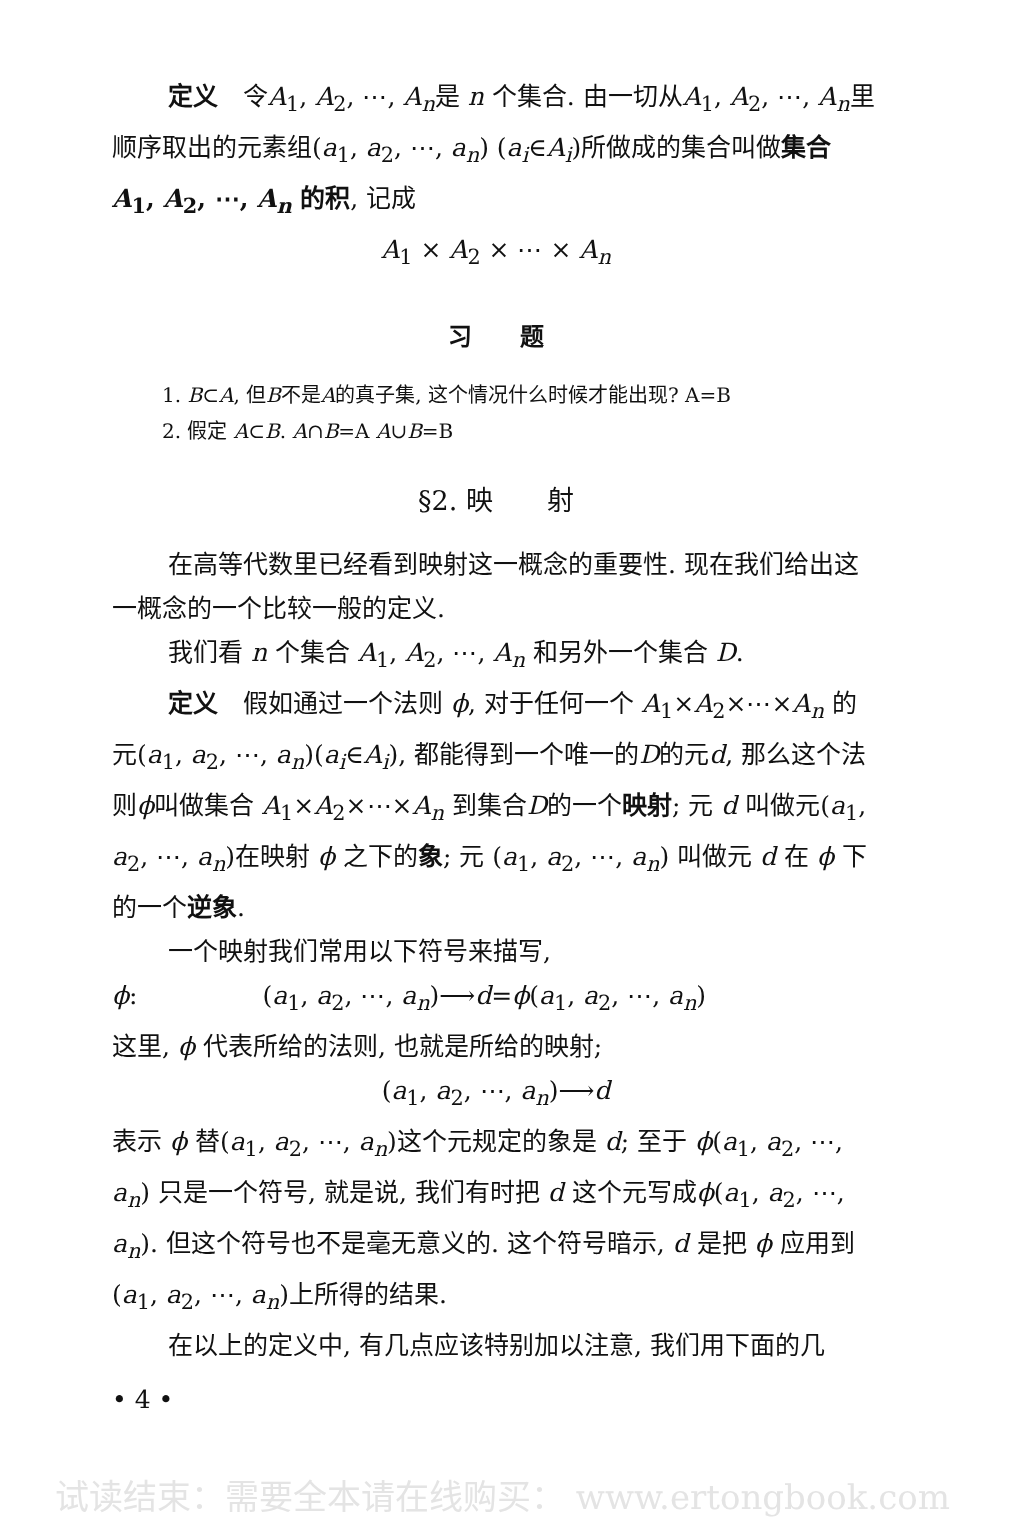定义　令A<sub>1</sub>, A<sub>2</sub>, ⋯, A<sub>n</sub>是 n 个集合. 由一切从A<sub>1</sub>, A<sub>2</sub>, ⋯, A<sub>n</sub>里顺序取出的元素组(a<sub>1</sub>, a<sub>2</sub>, ⋯, a<sub>n</sub>) (a<sub>i</sub>∈A<sub>i</sub>)所做成的集合叫做集合 A<sub>1</sub>, A<sub>2</sub>, ⋯, A<sub>n</sub> 的积, 记成
A<sub>1</sub> × A<sub>2</sub> × ⋯ × A<sub>n</sub>
习　　题
1. B⊂A, 但B不是A的真子集, 这个情况什么时候才能出现? A=B
2. 假定 A⊂B. A∩B=A A∪B=B
§2. 映　　射
在高等代数里已经看到映射这一概念的重要性. 现在我们给出这一概念的一个比较一般的定义.
我们看 n 个集合 A<sub>1</sub>, A<sub>2</sub>, ⋯, A<sub>n</sub> 和另外一个集合 D.
定义　假如通过一个法则 ϕ, 对于任何一个 A<sub>1</sub>×A<sub>2</sub>×⋯×A<sub>n</sub> 的元(a<sub>1</sub>, a<sub>2</sub>, ⋯, a<sub>n</sub>)(a<sub>i</sub>∈A<sub>i</sub>), 都能得到一个唯一的D的元d, 那么这个法则ϕ叫做集合 A<sub>1</sub>×A<sub>2</sub>×⋯×A<sub>n</sub> 到集合D的一个映射; 元 d 叫做元(a<sub>1</sub>, a<sub>2</sub>, ⋯, a<sub>n</sub>)在映射 ϕ 之下的象; 元 (a<sub>1</sub>, a<sub>2</sub>, ⋯, a<sub>n</sub>) 叫做元 d 在 ϕ 下的一个逆象.
一个映射我们常用以下符号来描写,
ϕ:　　　　　(a<sub>1</sub>, a<sub>2</sub>, ⋯, a<sub>n</sub>)⟶d=ϕ(a<sub>1</sub>, a<sub>2</sub>, ⋯, a<sub>n</sub>)
这里, ϕ 代表所给的法则, 也就是所给的映射;
(a<sub>1</sub>, a<sub>2</sub>, ⋯, a<sub>n</sub>)⟶d
表示 ϕ 替(a<sub>1</sub>, a<sub>2</sub>, ⋯, a<sub>n</sub>)这个元规定的象是 d; 至于 ϕ(a<sub>1</sub>, a<sub>2</sub>, ⋯, a<sub>n</sub>) 只是一个符号, 就是说, 我们有时把 d 这个元写成ϕ(a<sub>1</sub>, a<sub>2</sub>, ⋯, a<sub>n</sub>). 但这个符号也不是毫无意义的. 这个符号暗示, d 是把 ϕ 应用到(a<sub>1</sub>, a<sub>2</sub>, ⋯, a<sub>n</sub>)上所得的结果.
在以上的定义中, 有几点应该特别加以注意, 我们用下面的几
• 4 •
试读结束：需要全本请在线购买： www.ertongbook.com